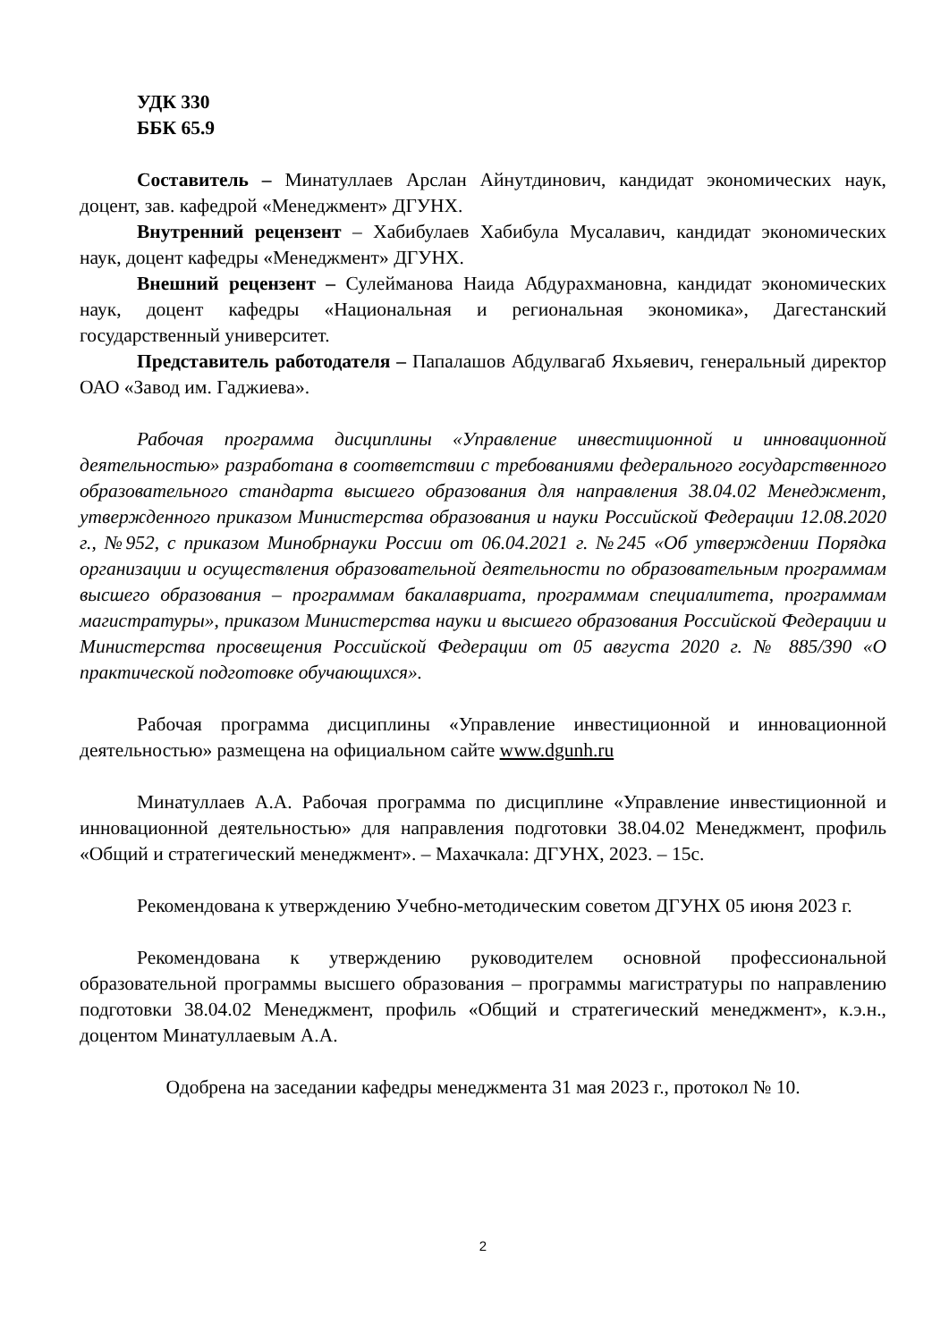УДК 330
ББК 65.9
Составитель – Минатуллаев Арслан Айнутдинович, кандидат экономических наук, доцент, зав. кафедрой «Менеджмент» ДГУНХ.
Внутренний рецензент – Хабибулаев Хабибула Мусалавич, кандидат экономических наук, доцент кафедры «Менеджмент» ДГУНХ.
Внешний рецензент – Сулейманова Наида Абдурахмановна, кандидат экономических наук, доцент кафедры «Национальная и региональная экономика», Дагестанский государственный университет.
Представитель работодателя – Папалашов Абдулвагаб Яхьяевич, генеральный директор ОАО «Завод им. Гаджиева».
Рабочая программа дисциплины «Управление инвестиционной и инновационной деятельностью» разработана в соответствии с требованиями федерального государственного образовательного стандарта высшего образования для направления 38.04.02 Менеджмент, утвержденного приказом Министерства образования и науки Российской Федерации 12.08.2020 г., №952, с приказом Минобрнауки России от 06.04.2021 г. №245 «Об утверждении Порядка организации и осуществления образовательной деятельности по образовательным программам высшего образования – программам бакалавриата, программам специалитета, программам магистратуры», приказом Министерства науки и высшего образования Российской Федерации и Министерства просвещения Российской Федерации от 05 августа 2020 г. № 885/390 «О практической подготовке обучающихся».
Рабочая программа дисциплины «Управление инвестиционной и инновационной деятельностью» размещена на официальном сайте www.dgunh.ru
Минатуллаев А.А. Рабочая программа по дисциплине «Управление инвестиционной и инновационной деятельностью» для направления подготовки 38.04.02 Менеджмент, профиль «Общий и стратегический менеджмент». – Махачкала: ДГУНХ, 2023. – 15с.
Рекомендована к утверждению Учебно-методическим советом ДГУНХ 05 июня 2023 г.
Рекомендована к утверждению руководителем основной профессиональной образовательной программы высшего образования – программы магистратуры по направлению подготовки 38.04.02 Менеджмент, профиль «Общий и стратегический менеджмент», к.э.н., доцентом Минатуллаевым А.А.
Одобрена на заседании кафедры менеджмента 31 мая 2023 г., протокол № 10.
2